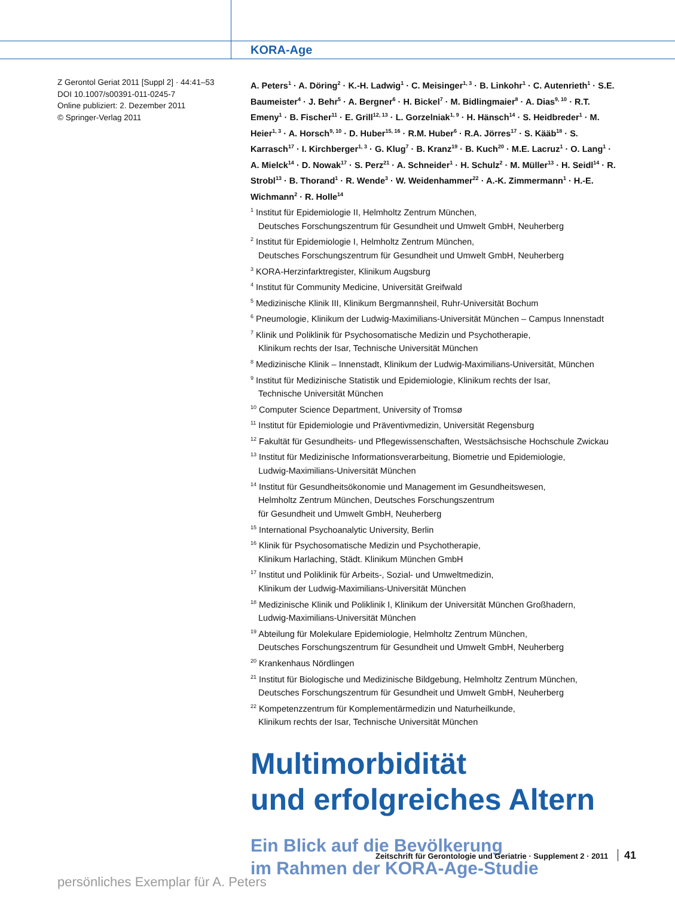KORA-Age
Z Gerontol Geriat 2011 [Suppl 2] · 44:41–53
DOI 10.1007/s00391-011-0245-7
Online publiziert: 2. Dezember 2011
© Springer-Verlag 2011
A. Peters<sup>1</sup> · A. Döring<sup>2</sup> · K.-H. Ladwig<sup>1</sup> · C. Meisinger<sup>1, 3</sup> · B. Linkohr<sup>1</sup> · C. Autenrieth<sup>1</sup> · S.E. Baumeister<sup>4</sup> · J. Behr<sup>5</sup> · A. Bergner<sup>6</sup> · H. Bickel<sup>7</sup> · M. Bidlingmaier<sup>8</sup> · A. Dias<sup>9, 10</sup> · R.T. Emeny<sup>1</sup> · B. Fischer<sup>11</sup> · E. Grill<sup>12, 13</sup> · L. Gorzelniak<sup>1, 9</sup> · H. Hänsch<sup>14</sup> · S. Heidbreder<sup>1</sup> · M. Heier<sup>1, 3</sup> · A. Horsch<sup>9, 10</sup> · D. Huber<sup>15, 16</sup> · R.M. Huber<sup>6</sup> · R.A. Jörres<sup>17</sup> · S. Kääb<sup>18</sup> · S. Karrasch<sup>17</sup> · I. Kirchberger<sup>1, 3</sup> · G. Klug<sup>7</sup> · B. Kranz<sup>19</sup> · B. Kuch<sup>20</sup> · M.E. Lacruz<sup>1</sup> · O. Lang<sup>1</sup> · A. Mielck<sup>14</sup> · D. Nowak<sup>17</sup> · S. Perz<sup>21</sup> · A. Schneider<sup>1</sup> · H. Schulz<sup>2</sup> · M. Müller<sup>13</sup> · H. Seidl<sup>14</sup> · R. Strobl<sup>13</sup> · B. Thorand<sup>1</sup> · R. Wende<sup>3</sup> · W. Weidenhammer<sup>22</sup> · A.-K. Zimmermann<sup>1</sup> · H.-E. Wichmann<sup>2</sup> · R. Holle<sup>14</sup>
<sup>1</sup> Institut für Epidemiologie II, Helmholtz Zentrum München,
Deutsches Forschungszentrum für Gesundheit und Umwelt GmbH, Neuherberg
<sup>2</sup> Institut für Epidemiologie I, Helmholtz Zentrum München,
Deutsches Forschungszentrum für Gesundheit und Umwelt GmbH, Neuherberg
<sup>3</sup> KORA-Herzinfarktregister, Klinikum Augsburg
<sup>4</sup> Institut für Community Medicine, Universität Greifwald
<sup>5</sup> Medizinische Klinik III, Klinikum Bergmannsheil, Ruhr-Universität Bochum
<sup>6</sup> Pneumologie, Klinikum der Ludwig-Maximilians-Universität München – Campus Innenstadt
<sup>7</sup> Klinik und Poliklinik für Psychosomatische Medizin und Psychotherapie,
Klinikum rechts der Isar, Technische Universität München
<sup>8</sup> Medizinische Klinik – Innenstadt, Klinikum der Ludwig-Maximilians-Universität, München
<sup>9</sup> Institut für Medizinische Statistik und Epidemiologie, Klinikum rechts der Isar,
Technische Universität München
<sup>10</sup> Computer Science Department, University of Tromsø
<sup>11</sup> Institut für Epidemiologie und Präventivmedizin, Universität Regensburg
<sup>12</sup> Fakultät für Gesundheits- und Pflegewissenschaften, Westsächsische Hochschule Zwickau
<sup>13</sup> Institut für Medizinische Informationsverarbeitung, Biometrie und Epidemiologie,
Ludwig-Maximilians-Universität München
<sup>14</sup> Institut für Gesundheitsökonomie und Management im Gesundheitswesen,
Helmholtz Zentrum München, Deutsches Forschungszentrum
für Gesundheit und Umwelt GmbH, Neuherberg
<sup>15</sup> International Psychoanalytic University, Berlin
<sup>16</sup> Klinik für Psychosomatische Medizin und Psychotherapie,
Klinikum Harlaching, Städt. Klinikum München GmbH
<sup>17</sup> Institut und Poliklinik für Arbeits-, Sozial- und Umweltmedizin,
Klinikum der Ludwig-Maximilians-Universität München
<sup>18</sup> Medizinische Klinik und Poliklinik I, Klinikum der Universität München Großhadern,
Ludwig-Maximilians-Universität München
<sup>19</sup> Abteilung für Molekulare Epidemiologie, Helmholtz Zentrum München,
Deutsches Forschungszentrum für Gesundheit und Umwelt GmbH, Neuherberg
<sup>20</sup> Krankenhaus Nördlingen
<sup>21</sup> Institut für Biologische und Medizinische Bildgebung, Helmholtz Zentrum München,
Deutsches Forschungszentrum für Gesundheit und Umwelt GmbH, Neuherberg
<sup>22</sup> Kompetenzzentrum für Komplementärmedizin und Naturheilkunde,
Klinikum rechts der Isar, Technische Universität München
Multimorbidität
und erfolgreiches Altern
Ein Blick auf die Bevölkerung
im Rahmen der KORA-Age-Studie
Zeitschrift für Gerontologie und Geriatrie · Supplement 2 · 2011 41
persönliches Exemplar für A. Peters